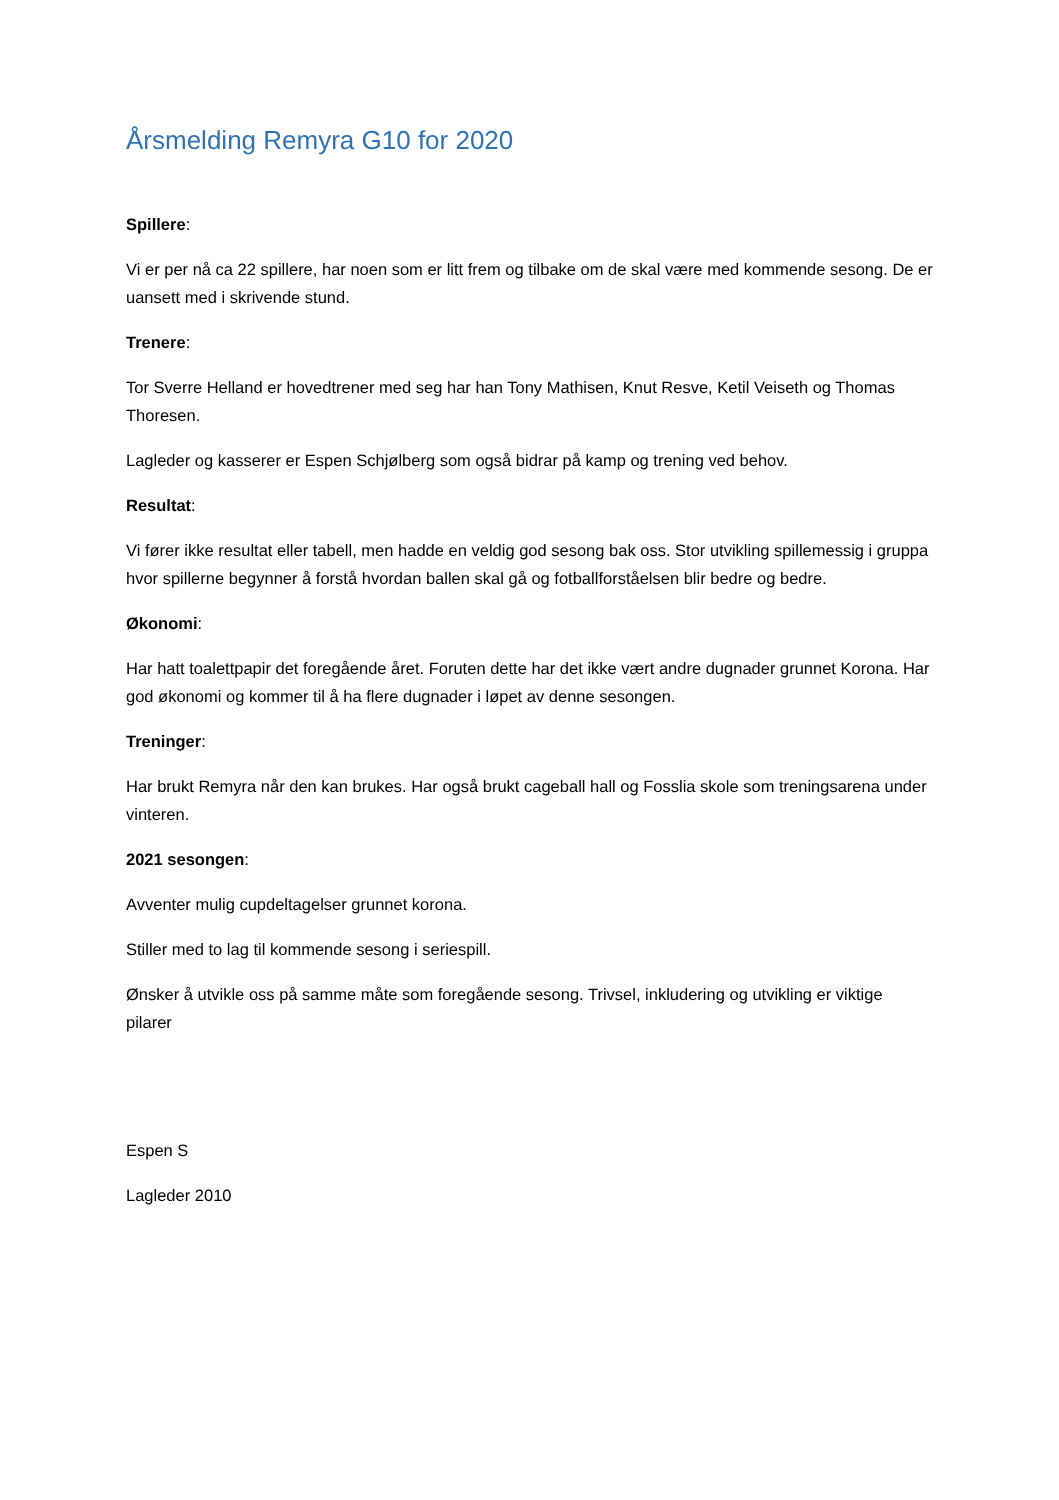Årsmelding Remyra G10 for 2020
Spillere:
Vi er per nå ca 22 spillere, har noen som er litt frem og tilbake om de skal være med kommende sesong. De er uansett med i skrivende stund.
Trenere:
Tor Sverre Helland er hovedtrener med seg har han Tony Mathisen, Knut Resve, Ketil Veiseth og Thomas Thoresen.
Lagleder og kasserer er Espen Schjølberg som også bidrar på kamp og trening ved behov.
Resultat:
Vi fører ikke resultat eller tabell, men hadde en veldig god sesong bak oss. Stor utvikling spillemessig i gruppa hvor spillerne begynner å forstå hvordan ballen skal gå og fotballforståelsen blir bedre og bedre.
Økonomi:
Har hatt toalettpapir det foregående året. Foruten dette har det ikke vært andre dugnader grunnet Korona. Har god økonomi og kommer til å ha flere dugnader i løpet av denne sesongen.
Treninger:
Har brukt Remyra når den kan brukes. Har også brukt cageball hall og Fosslia skole som treningsarena under vinteren.
2021 sesongen:
Avventer mulig cupdeltagelser grunnet korona.
Stiller med to lag til kommende sesong i seriespill.
Ønsker å utvikle oss på samme måte som foregående sesong. Trivsel, inkludering og utvikling er viktige pilarer
Espen S
Lagleder 2010